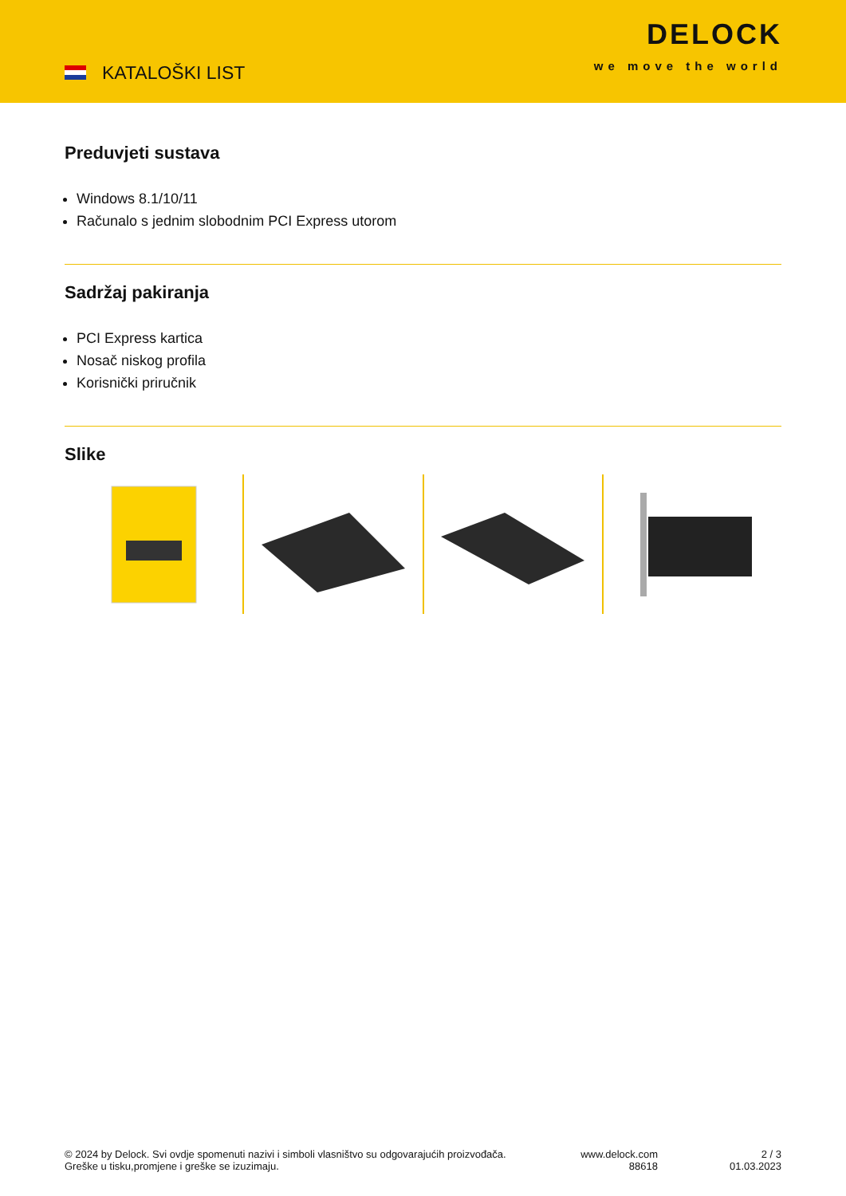KATALOŠKI LIST
DELOCK
we move the world
Preduvjeti sustava
Windows 8.1/10/11
Računalo s jednim slobodnim PCI Express utorom
Sadržaj pakiranja
PCI Express kartica
Nosač niskog profila
Korisnički priručnik
Slike
© 2024 by Delock. Svi ovdje spomenuti nazivi i simboli vlasništvo su odgovarajućih proizvođača.
Greške u tisku,promjene i greške se izuzimaju.
www.delock.com
88618
2 / 3
01.03.2023